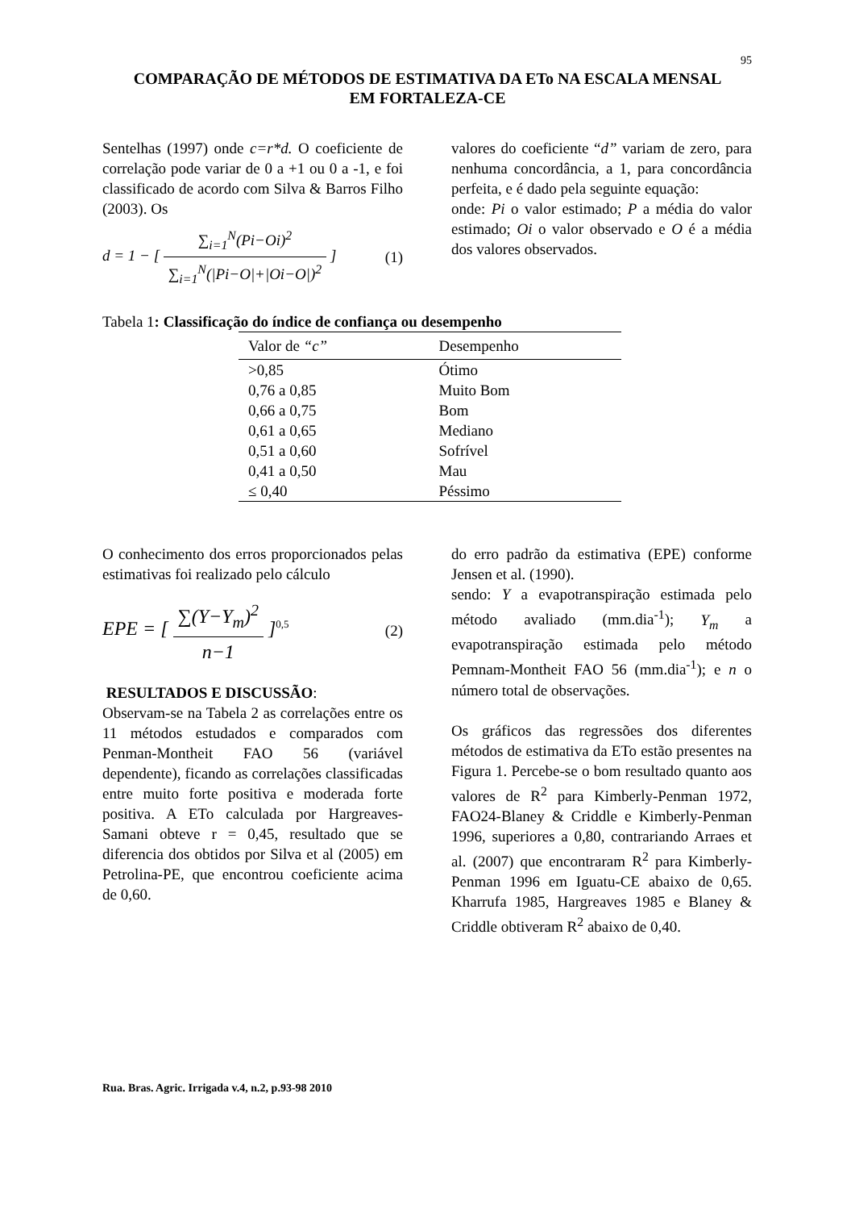95
COMPARAÇÃO DE MÉTODOS DE ESTIMATIVA DA ETo NA ESCALA MENSAL
EM FORTALEZA-CE
Sentelhas (1997) onde c=r*d. O coeficiente de correlação pode variar de 0 a +1 ou 0 a -1, e foi classificado de acordo com Silva & Barros Filho (2003). Os
d = 1 − [ ∑<sub>i=1</sub><sup>N</sup>(Pi−Oi)<sup>2</sup> ∑<sub>i=1</sub><sup>N</sup>(|Pi−O|+|Oi−O|)<sup>2</sup> ] (1)
valores do coeficiente “d” variam de zero, para nenhuma concordância, a 1, para concordância perfeita, e é dado pela seguinte equação:
onde: Pi o valor estimado; P a média do valor estimado; Oi o valor observado e O é a média dos valores observados.
Tabela 1: Classificação do índice de confiança ou desempenho
| Valor de “c” | Desempenho |
| --- | --- |
| >0,85 | Ótimo |
| 0,76 a 0,85 | Muito Bom |
| 0,66 a 0,75 | Bom |
| 0,61 a 0,65 | Mediano |
| 0,51 a 0,60 | Sofrível |
| 0,41 a 0,50 | Mau |
| ≤ 0,40 | Péssimo |
O conhecimento dos erros proporcionados pelas estimativas foi realizado pelo cálculo
EPE = [ ∑(Y−Y<sub>m</sub>)<sup>2</sup> n−1 ]<sup>0,5</sup> (2)
RESULTADOS E DISCUSSÃO:
Observam-se na Tabela 2 as correlações entre os 11 métodos estudados e comparados com Penman-Montheit FAO 56 (variável dependente), ficando as correlações classificadas entre muito forte positiva e moderada forte positiva. A ETo calculada por Hargreaves-Samani obteve r = 0,45, resultado que se diferencia dos obtidos por Silva et al (2005) em Petrolina-PE, que encontrou coeficiente acima de 0,60.
do erro padrão da estimativa (EPE) conforme Jensen et al. (1990).
sendo: Y a evapotranspiração estimada pelo método avaliado (mm.dia<sup>-1</sup>); Y<sub>m</sub> a evapotranspiração estimada pelo método Pemnam-Montheit FAO 56 (mm.dia<sup>-1</sup>); e n o número total de observações.
Os gráficos das regressões dos diferentes métodos de estimativa da ETo estão presentes na Figura 1. Percebe-se o bom resultado quanto aos valores de R<sup>2</sup> para Kimberly-Penman 1972, FAO24-Blaney & Criddle e Kimberly-Penman 1996, superiores a 0,80, contrariando Arraes et al. (2007) que encontraram R<sup>2</sup> para Kimberly-Penman 1996 em Iguatu-CE abaixo de 0,65. Kharrufa 1985, Hargreaves 1985 e Blaney & Criddle obtiveram R<sup>2</sup> abaixo de 0,40.
Rua. Bras. Agric. Irrigada v.4, n.2, p.93-98 2010